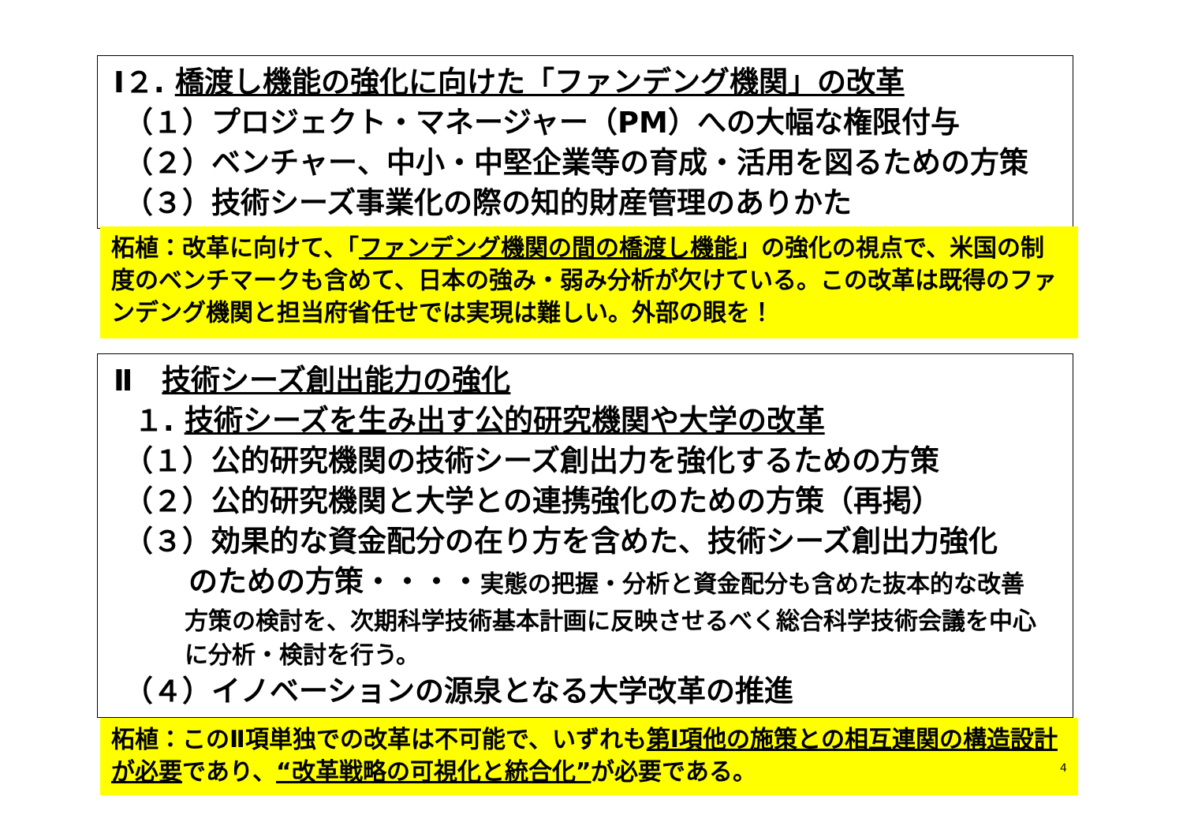Ⅰ２. 橋渡し機能の強化に向けた「ファンデング機関」の改革
（１）プロジェクト・マネージャー（PM）への大幅な権限付与
（２）ベンチャー、中小・中堅企業等の育成・活用を図るための方策
（３）技術シーズ事業化の際の知的財産管理のありかた
柘植：改革に向けて、「ファンデング機関の間の橋渡し機能」の強化の視点で、米国の制度のベンチマークも含めて、日本の強み・弱み分析が欠けている。この改革は既得のファンデング機関と担当府省任せでは実現は難しい。外部の眼を！
Ⅱ　技術シーズ創出能力の強化
１. 技術シーズを生み出す公的研究機関や大学の改革
（１）公的研究機関の技術シーズ創出力を強化するための方策
（２）公的研究機関と大学との連携強化のための方策（再掲）
（３）効果的な資金配分の在り方を含めた、技術シーズ創出力強化
のための方策・・・・実態の把握・分析と資金配分も含めた抜本的な改善
方策の検討を、次期科学技術基本計画に反映させるべく総合科学技術会議を中心に分析・検討を行う。
（４）イノベーションの源泉となる大学改革の推進
柘植：このⅡ項単独での改革は不可能で、いずれも第Ⅰ項他の施策との相互連関の構造設計が必要であり、“改革戦略の可視化と統合化”が必要である。
4